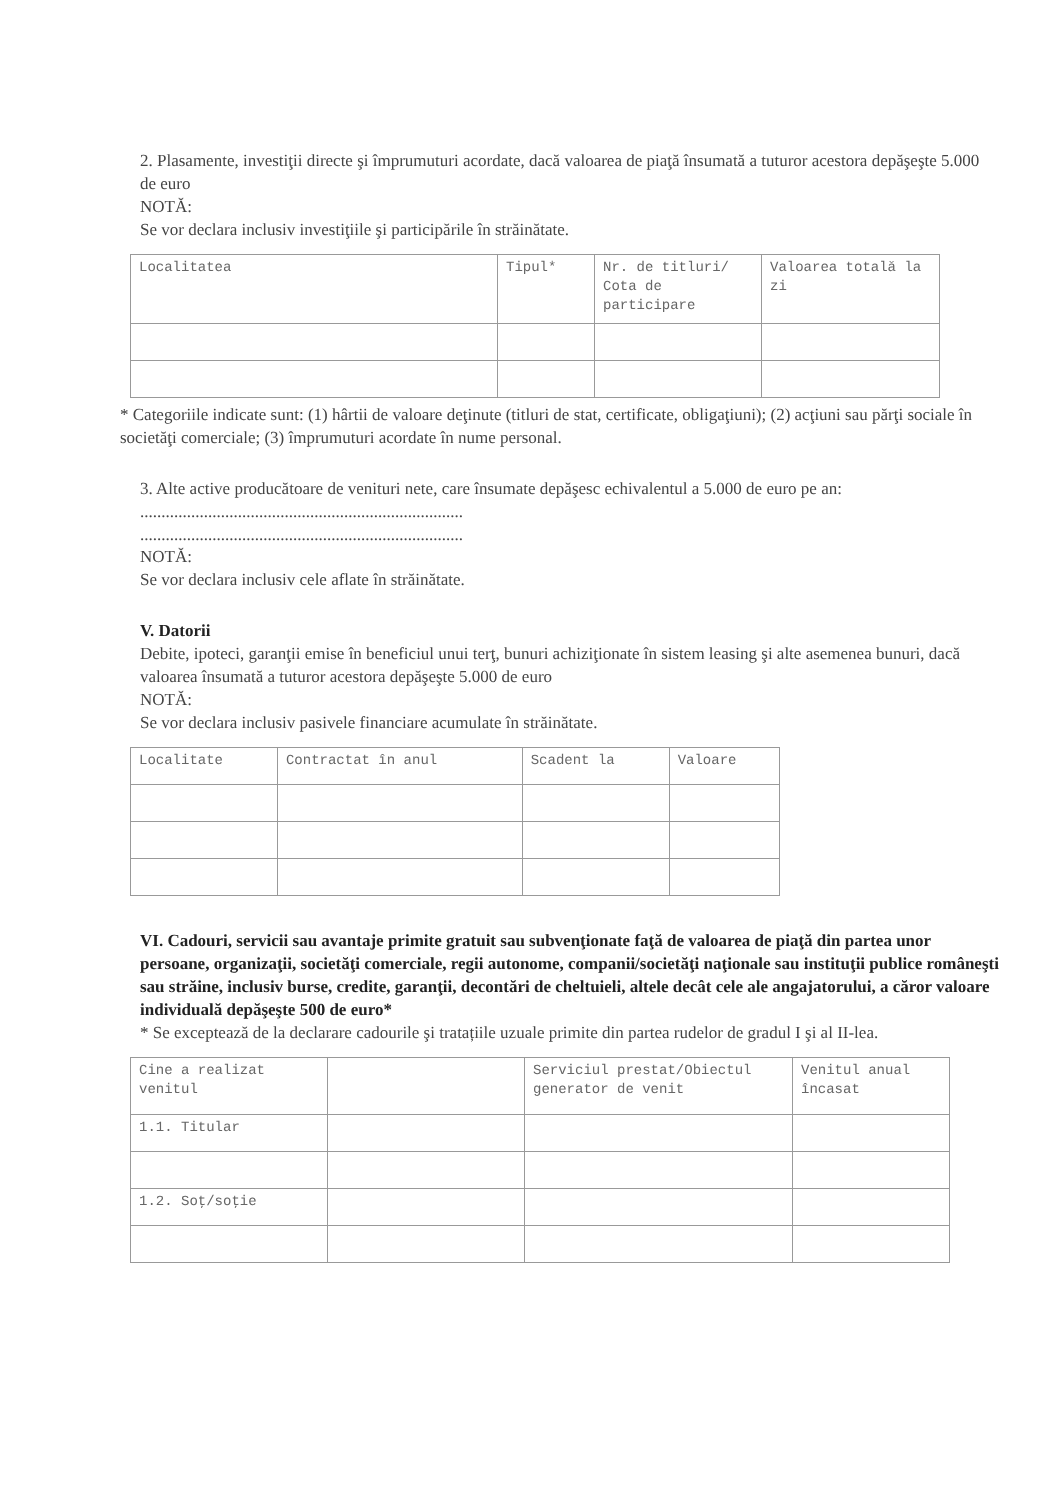2. Plasamente, investiţii directe şi împrumuturi acordate, dacă valoarea de piaţă însumată a tuturor acestora depăşeşte 5.000 de euro
NOTĂ:
Se vor declara inclusiv investiţiile şi participările în străinătate.
| Localitatea | Tipul* | Nr. de titluri/ Cota de participare | Valoarea totală la zi |
| --- | --- | --- | --- |
* Categoriile indicate sunt: (1) hârtii de valoare deţinute (titluri de stat, certificate, obligaţiuni); (2) acţiuni sau părţi sociale în societăţi comerciale; (3) împrumuturi acordate în nume personal.
3. Alte active producătoare de venituri nete, care însumate depăşesc echivalentul a 5.000 de euro pe an:
............................................................................
............................................................................
NOTĂ:
Se vor declara inclusiv cele aflate în străinătate.
V. Datorii
Debite, ipoteci, garanţii emise în beneficiul unui terţ, bunuri achiziţionate în sistem leasing şi alte asemenea bunuri, dacă valoarea însumată a tuturor acestora depăşeşte 5.000 de euro
NOTĂ:
Se vor declara inclusiv pasivele financiare acumulate în străinătate.
| Localitate | Contractat în anul | Scadent la | Valoare |
| --- | --- | --- | --- |
VI. Cadouri, servicii sau avantaje primite gratuit sau subvenţionate faţă de valoarea de piaţă din partea unor persoane, organizaţii, societăţi comerciale, regii autonome, companii/societăţi naţionale sau instituţii publice româneşti sau străine, inclusiv burse, credite, garanţii, decontări de cheltuieli, altele decât cele ale angajatorului, a căror valoare individuală depăşeşte 500 de euro*
* Se exceptează de la declarare cadourile şi tratațiile uzuale primite din partea rudelor de gradul I şi al II-lea.
| Cine a realizat venitul | | Serviciul prestat/Obiectul generator de venit | Venitul anual încasat |
| --- | --- | --- | --- |
| 1.1. Titular | | | |
| 1.2. Soţ/soţie | | | |